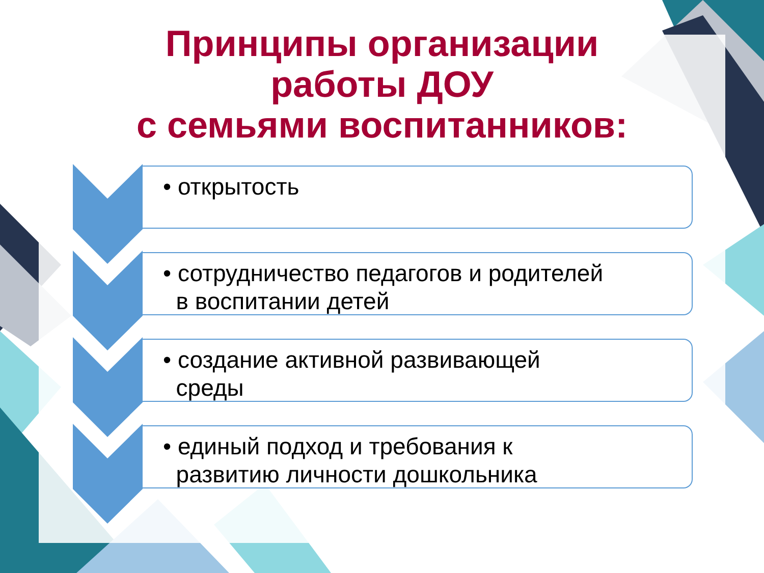Принципы организации
работы ДОУ
с семьями воспитанников:
• открытость
• сотрудничество педагогов и родителей
в воспитании детей
• создание активной развивающей
среды
• единый подход и требования к
развитию личности дошкольника